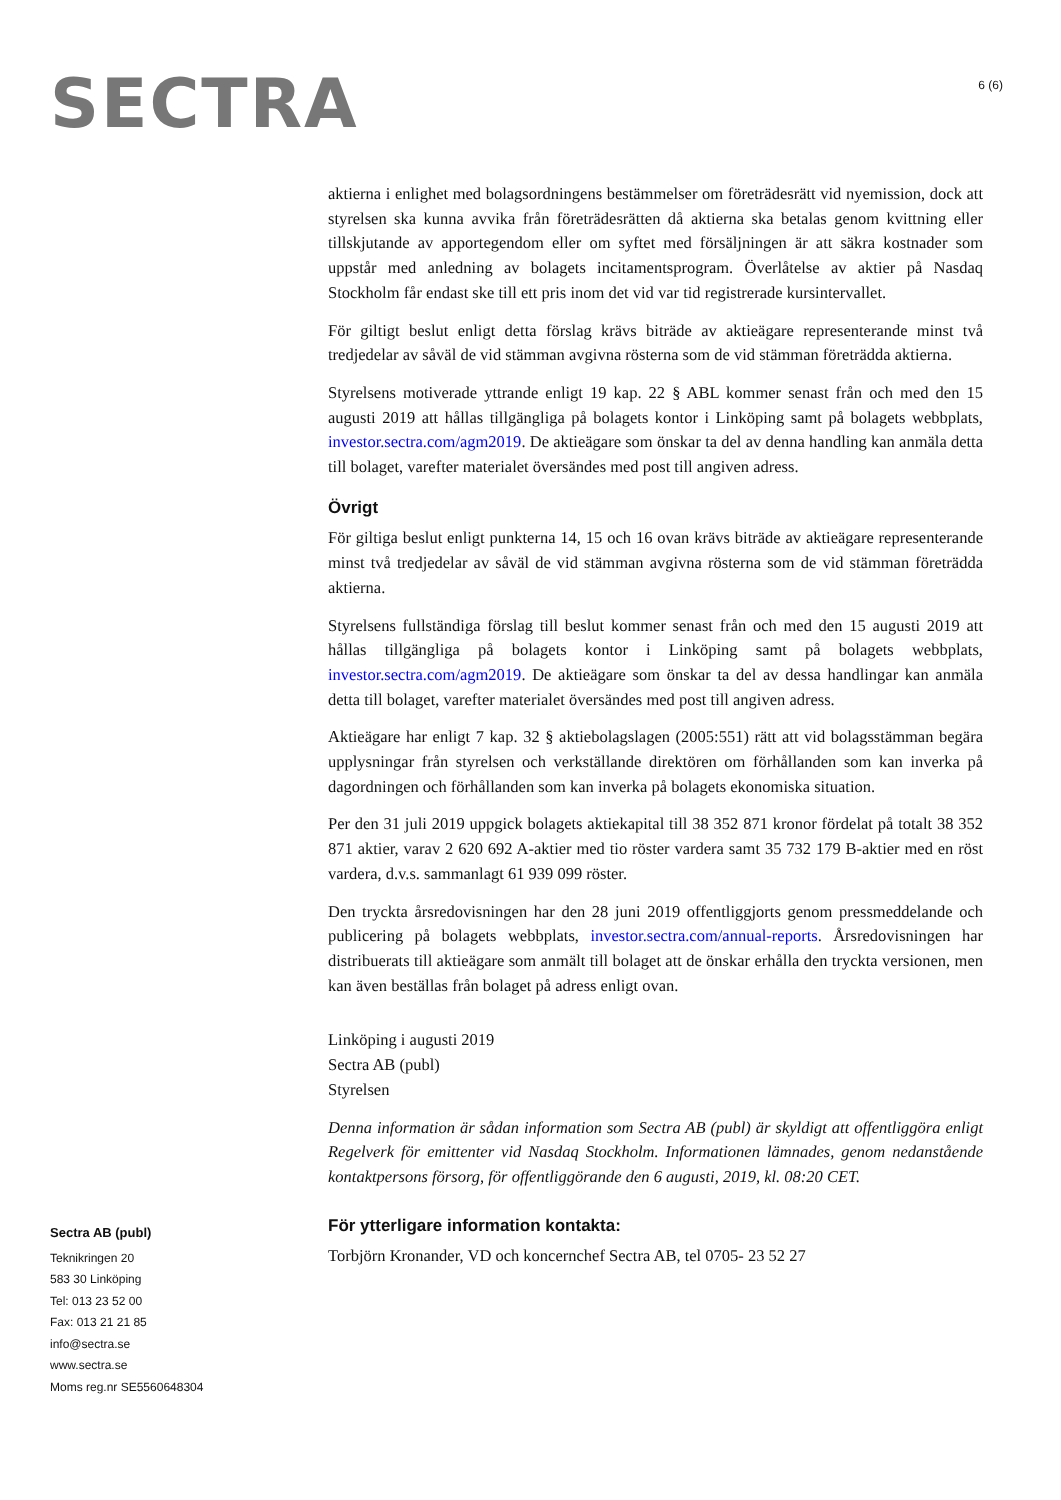SECTRA
6 (6)
aktierna i enlighet med bolagsordningens bestämmelser om företrädesrätt vid nyemission, dock att styrelsen ska kunna avvika från företrädesrätten då aktierna ska betalas genom kvittning eller tillskjutande av apportegendom eller om syftet med försäljningen är att säkra kostnader som uppstår med anledning av bolagets incitamentsprogram. Överlåtelse av aktier på Nasdaq Stockholm får endast ske till ett pris inom det vid var tid registrerade kursintervallet.
För giltigt beslut enligt detta förslag krävs biträde av aktieägare representerande minst två tredjedelar av såväl de vid stämman avgivna rösterna som de vid stämman företrädda aktierna.
Styrelsens motiverade yttrande enligt 19 kap. 22 § ABL kommer senast från och med den 15 augusti 2019 att hållas tillgängliga på bolagets kontor i Linköping samt på bolagets webbplats, investor.sectra.com/agm2019. De aktieägare som önskar ta del av denna handling kan anmäla detta till bolaget, varefter materialet översändes med post till angiven adress.
Övrigt
För giltiga beslut enligt punkterna 14, 15 och 16 ovan krävs biträde av aktieägare representerande minst två tredjedelar av såväl de vid stämman avgivna rösterna som de vid stämman företrädda aktierna.
Styrelsens fullständiga förslag till beslut kommer senast från och med den 15 augusti 2019 att hållas tillgängliga på bolagets kontor i Linköping samt på bolagets webbplats, investor.sectra.com/agm2019. De aktieägare som önskar ta del av dessa handlingar kan anmäla detta till bolaget, varefter materialet översändes med post till angiven adress.
Aktieägare har enligt 7 kap. 32 § aktiebolagslagen (2005:551) rätt att vid bolagsstämman begära upplysningar från styrelsen och verkställande direktören om förhållanden som kan inverka på dagordningen och förhållanden som kan inverka på bolagets ekonomiska situation.
Per den 31 juli 2019 uppgick bolagets aktiekapital till 38 352 871 kronor fördelat på totalt 38 352 871 aktier, varav 2 620 692 A-aktier med tio röster vardera samt 35 732 179 B-aktier med en röst vardera, d.v.s. sammanlagt 61 939 099 röster.
Den tryckta årsredovisningen har den 28 juni 2019 offentliggjorts genom pressmeddelande och publicering på bolagets webbplats, investor.sectra.com/annual-reports. Årsredovisningen har distribuerats till aktieägare som anmält till bolaget att de önskar erhålla den tryckta versionen, men kan även beställas från bolaget på adress enligt ovan.
Linköping i augusti 2019
Sectra AB (publ)
Styrelsen
Denna information är sådan information som Sectra AB (publ) är skyldigt att offentliggöra enligt Regelverk för emittenter vid Nasdaq Stockholm. Informationen lämnades, genom nedanstående kontaktpersons försorg, för offentliggörande den 6 augusti, 2019, kl. 08:20 CET.
För ytterligare information kontakta:
Torbjörn Kronander, VD och koncernchef Sectra AB, tel 0705- 23 52 27
Sectra AB (publ)
Teknikringen 20
583 30 Linköping
Tel: 013 23 52 00
Fax: 013 21 21 85
info@sectra.se
www.sectra.se
Moms reg.nr SE5560648304